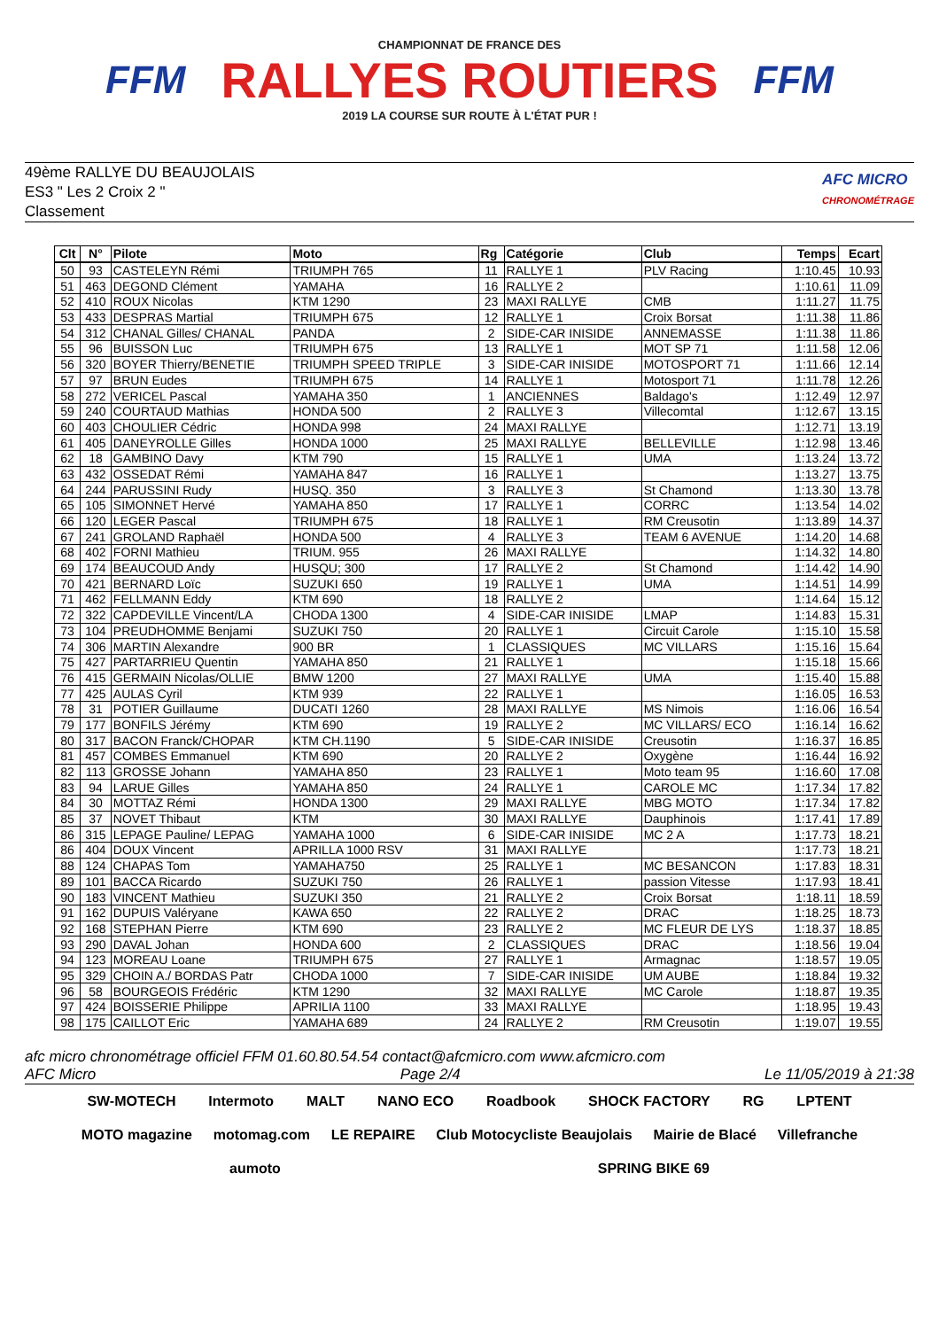FFM
CHAMPIONNAT DE FRANCE DES
RALLYES ROUTIERS
2019 LA COURSE SUR ROUTE À L'ÉTAT PUR !
FFM
49ème RALLYE DU BEAUJOLAIS
ES3 " Les 2 Croix 2 "
Classement
AFC MICRO
CHRONOMÉTRAGE
| Clt | N° | Pilote | Moto | Rg | Catégorie | Club | Temps | Ecart |
| --- | --- | --- | --- | --- | --- | --- | --- | --- |
| 50 | 93 | CASTELEYN Rémi | TRIUMPH 765 | 11 | RALLYE 1 | PLV Racing | 1:10.45 | 10.93 |
| 51 | 463 | DEGOND Clément | YAMAHA | 16 | RALLYE 2 | | 1:10.61 | 11.09 |
| 52 | 410 | ROUX Nicolas | KTM 1290 | 23 | MAXI RALLYE | CMB | 1:11.27 | 11.75 |
| 53 | 433 | DESPRAS Martial | TRIUMPH 675 | 12 | RALLYE 1 | Croix Borsat | 1:11.38 | 11.86 |
| 54 | 312 | CHANAL Gilles/ CHANAL | PANDA | 2 | SIDE-CAR INISIDE | ANNEMASSE | 1:11.38 | 11.86 |
| 55 | 96 | BUISSON Luc | TRIUMPH 675 | 13 | RALLYE 1 | MOT SP 71 | 1:11.58 | 12.06 |
| 56 | 320 | BOYER Thierry/BENETIE | TRIUMPH SPEED TRIPLE | 3 | SIDE-CAR INISIDE | MOTOSPORT 71 | 1:11.66 | 12.14 |
| 57 | 97 | BRUN Eudes | TRIUMPH 675 | 14 | RALLYE 1 | Motosport 71 | 1:11.78 | 12.26 |
| 58 | 272 | VERICEL Pascal | YAMAHA 350 | 1 | ANCIENNES | Baldago's | 1:12.49 | 12.97 |
| 59 | 240 | COURTAUD Mathias | HONDA 500 | 2 | RALLYE 3 | Villecomtal | 1:12.67 | 13.15 |
| 60 | 403 | CHOULIER Cédric | HONDA 998 | 24 | MAXI RALLYE | | 1:12.71 | 13.19 |
| 61 | 405 | DANEYROLLE Gilles | HONDA 1000 | 25 | MAXI RALLYE | BELLEVILLE | 1:12.98 | 13.46 |
| 62 | 18 | GAMBINO Davy | KTM 790 | 15 | RALLYE 1 | UMA | 1:13.24 | 13.72 |
| 63 | 432 | OSSEDAT Rémi | YAMAHA 847 | 16 | RALLYE 1 | | 1:13.27 | 13.75 |
| 64 | 244 | PARUSSINI Rudy | HUSQ. 350 | 3 | RALLYE 3 | St Chamond | 1:13.30 | 13.78 |
| 65 | 105 | SIMONNET Hervé | YAMAHA 850 | 17 | RALLYE 1 | CORRC | 1:13.54 | 14.02 |
| 66 | 120 | LEGER Pascal | TRIUMPH 675 | 18 | RALLYE 1 | RM Creusotin | 1:13.89 | 14.37 |
| 67 | 241 | GROLAND Raphaël | HONDA 500 | 4 | RALLYE 3 | TEAM 6 AVENUE | 1:14.20 | 14.68 |
| 68 | 402 | FORNI Mathieu | TRIUM. 955 | 26 | MAXI RALLYE | | 1:14.32 | 14.80 |
| 69 | 174 | BEAUCOUD Andy | HUSQU; 300 | 17 | RALLYE 2 | St Chamond | 1:14.42 | 14.90 |
| 70 | 421 | BERNARD Loïc | SUZUKI 650 | 19 | RALLYE 1 | UMA | 1:14.51 | 14.99 |
| 71 | 462 | FELLMANN Eddy | KTM 690 | 18 | RALLYE 2 | | 1:14.64 | 15.12 |
| 72 | 322 | CAPDEVILLE Vincent/LA | CHODA 1300 | 4 | SIDE-CAR INISIDE | LMAP | 1:14.83 | 15.31 |
| 73 | 104 | PREUDHOMME Benjami | SUZUKI 750 | 20 | RALLYE 1 | Circuit Carole | 1:15.10 | 15.58 |
| 74 | 306 | MARTIN Alexandre | 900 BR | 1 | CLASSIQUES | MC VILLARS | 1:15.16 | 15.64 |
| 75 | 427 | PARTARRIEU Quentin | YAMAHA 850 | 21 | RALLYE 1 | | 1:15.18 | 15.66 |
| 76 | 415 | GERMAIN Nicolas/OLLIE | BMW 1200 | 27 | MAXI RALLYE | UMA | 1:15.40 | 15.88 |
| 77 | 425 | AULAS Cyril | KTM 939 | 22 | RALLYE 1 | | 1:16.05 | 16.53 |
| 78 | 31 | POTIER Guillaume | DUCATI 1260 | 28 | MAXI RALLYE | MS Nimois | 1:16.06 | 16.54 |
| 79 | 177 | BONFILS Jérémy | KTM 690 | 19 | RALLYE 2 | MC VILLARS/ ECO | 1:16.14 | 16.62 |
| 80 | 317 | BACON Franck/CHOPAR | KTM CH.1190 | 5 | SIDE-CAR INISIDE | Creusotin | 1:16.37 | 16.85 |
| 81 | 457 | COMBES Emmanuel | KTM 690 | 20 | RALLYE 2 | Oxygène | 1:16.44 | 16.92 |
| 82 | 113 | GROSSE Johann | YAMAHA 850 | 23 | RALLYE 1 | Moto team 95 | 1:16.60 | 17.08 |
| 83 | 94 | LARUE Gilles | YAMAHA 850 | 24 | RALLYE 1 | CAROLE MC | 1:17.34 | 17.82 |
| 84 | 30 | MOTTAZ Rémi | HONDA 1300 | 29 | MAXI RALLYE | MBG MOTO | 1:17.34 | 17.82 |
| 85 | 37 | NOVET Thibaut | KTM | 30 | MAXI RALLYE | Dauphinois | 1:17.41 | 17.89 |
| 86 | 315 | LEPAGE Pauline/ LEPAG | YAMAHA 1000 | 6 | SIDE-CAR INISIDE | MC 2 A | 1:17.73 | 18.21 |
| 86 | 404 | DOUX Vincent | APRILLA 1000 RSV | 31 | MAXI RALLYE | | 1:17.73 | 18.21 |
| 88 | 124 | CHAPAS Tom | YAMAHA750 | 25 | RALLYE 1 | MC BESANCON | 1:17.83 | 18.31 |
| 89 | 101 | BACCA Ricardo | SUZUKI 750 | 26 | RALLYE 1 | passion Vitesse | 1:17.93 | 18.41 |
| 90 | 183 | VINCENT Mathieu | SUZUKI 350 | 21 | RALLYE 2 | Croix Borsat | 1:18.11 | 18.59 |
| 91 | 162 | DUPUIS Valéryane | KAWA 650 | 22 | RALLYE 2 | DRAC | 1:18.25 | 18.73 |
| 92 | 168 | STEPHAN Pierre | KTM 690 | 23 | RALLYE 2 | MC FLEUR DE LYS | 1:18.37 | 18.85 |
| 93 | 290 | DAVAL Johan | HONDA 600 | 2 | CLASSIQUES | DRAC | 1:18.56 | 19.04 |
| 94 | 123 | MOREAU Loane | TRIUMPH 675 | 27 | RALLYE 1 | Armagnac | 1:18.57 | 19.05 |
| 95 | 329 | CHOIN A./ BORDAS Patr | CHODA 1000 | 7 | SIDE-CAR INISIDE | UM AUBE | 1:18.84 | 19.32 |
| 96 | 58 | BOURGEOIS Frédéric | KTM 1290 | 32 | MAXI RALLYE | MC Carole | 1:18.87 | 19.35 |
| 97 | 424 | BOISSERIE Philippe | APRILIA 1100 | 33 | MAXI RALLYE | | 1:18.95 | 19.43 |
| 98 | 175 | CAILLOT Eric | YAMAHA 689 | 24 | RALLYE 2 | RM Creusotin | 1:19.07 | 19.55 |
afc micro chronométrage officiel FFM 01.60.80.54.54 contact@afcmicro.com www.afcmicro.com
AFC Micro Page 2/4 Le 11/05/2019 à 21:38
SW-MOTECH Intermoto MALT NANO ECO Roadbook SHOCK FACTORY RG LPTENT MOTO magazine motomag.com LE REPAIRE Club Motocycliste Beaujolais Mairie de Blacé Villefranche aumoto SPRING BIKE 69